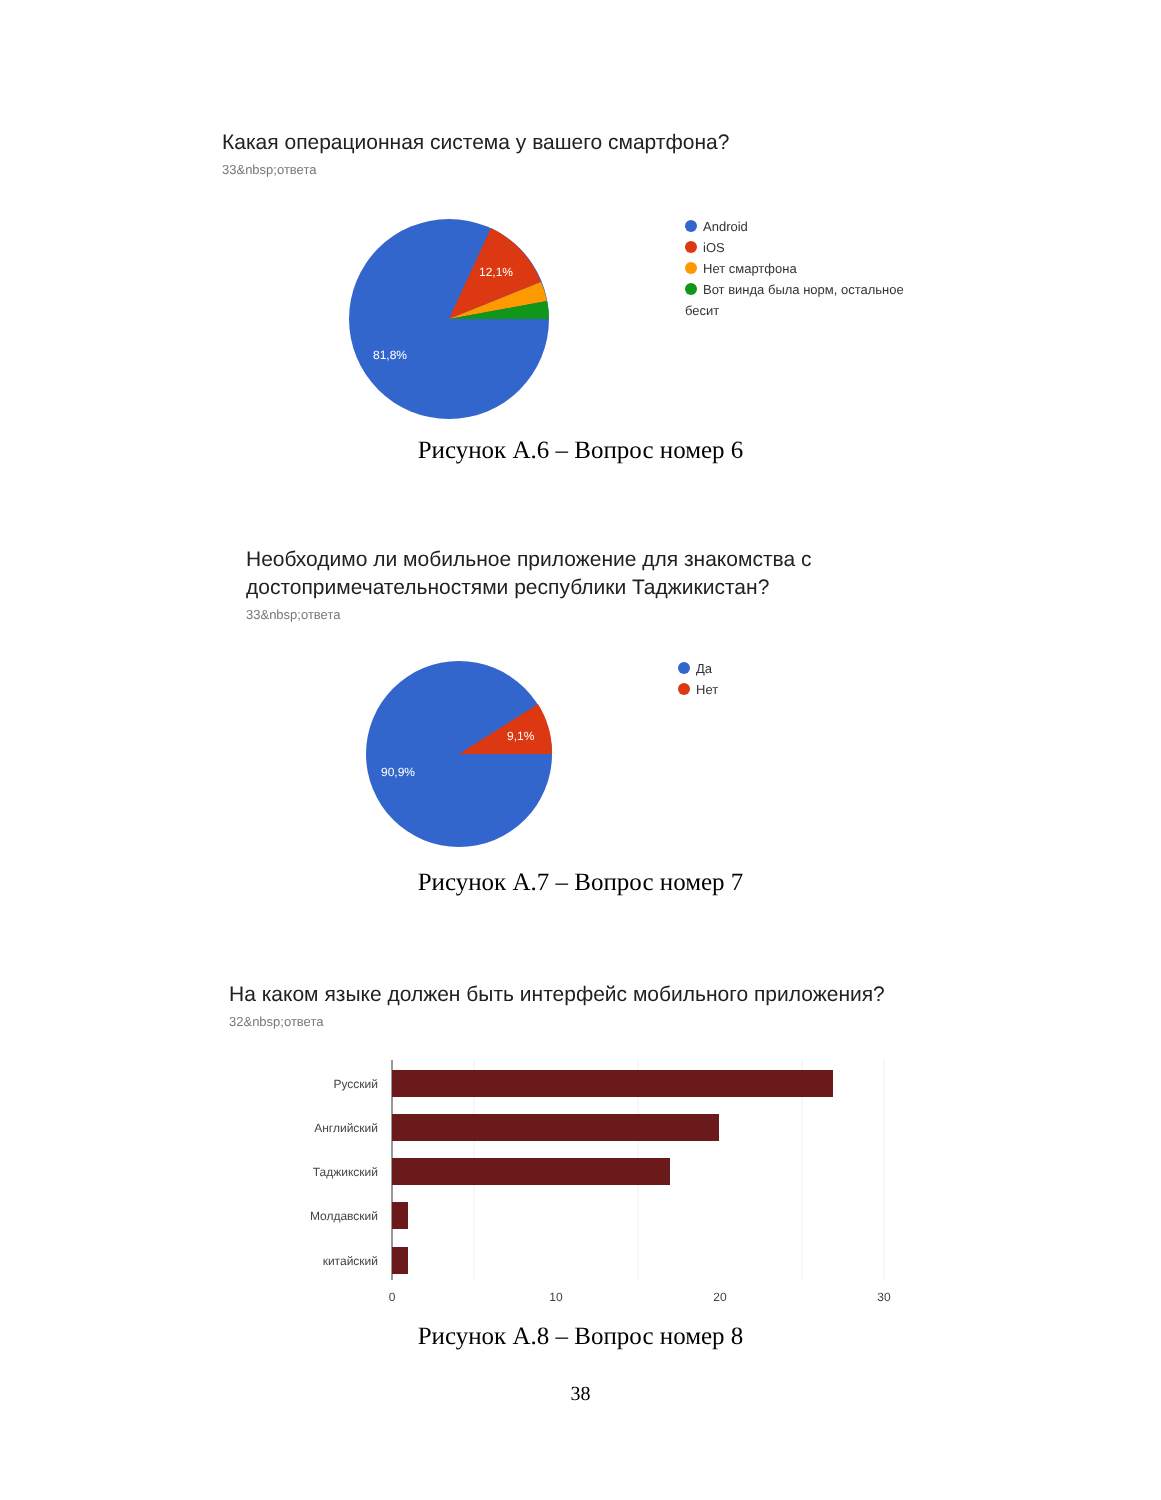Какая операционная система у вашего смартфона?
33&nbsp;ответа
12,1%
81,8%
Android
iOS
Нет смартфона
Вот винда была норм, остальное бесит
Рисунок А.6 – Вопрос номер 6
Необходимо ли мобильное приложение для знакомства с
достопримечательностями республики Таджикистан?
33&nbsp;ответа
9,1%
90,9%
Да
Нет
Рисунок А.7 – Вопрос номер 7
На каком языке должен быть интерфейс мобильного приложения?
32&nbsp;ответа
Русский
Английский
Таджикский
Молдавский
китайский
0
10
20
30
Рисунок А.8 – Вопрос номер 8
38